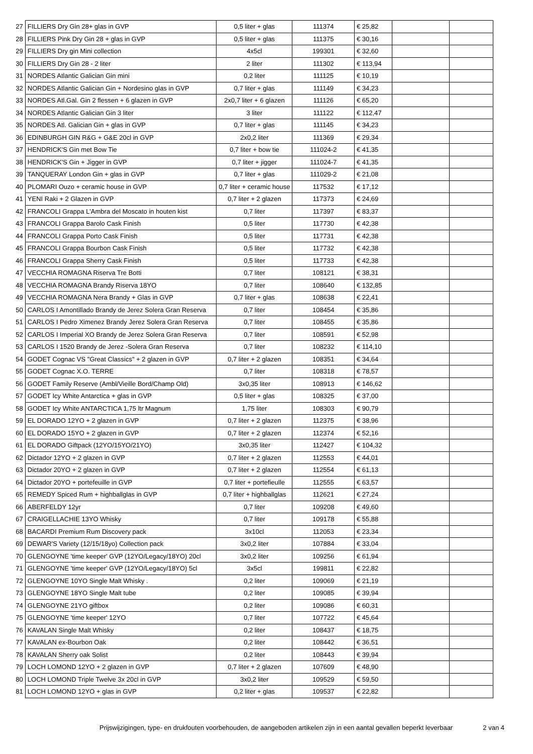| 27 | FILLIERS Dry Gin 28+ glas in GVP | 0,5 liter + glas | 111374 | € 25,82 | | |
| 28 | FILLIERS Pink Dry Gin 28 + glas in GVP | 0,5 liter + glas | 111375 | € 30,16 | | |
| 29 | FILLIERS Dry gin Mini collection | 4x5cl | 199301 | € 32,60 | | |
| 30 | FILLIERS Dry Gin 28 - 2 liter | 2 liter | 111302 | € 113,94 | | |
| 31 | NORDES Atlantic Galician Gin mini | 0,2 liter | 111125 | € 10,19 | | |
| 32 | NORDES Atlantic Galician Gin + Nordesino glas in GVP | 0,7 liter + glas | 111149 | € 34,23 | | |
| 33 | NORDES Atl.Gal. Gin 2 flessen + 6 glazen in GVP | 2x0,7 liter + 6 glazen | 111126 | € 65,20 | | |
| 34 | NORDES Atlantic Galician Gin 3 liter | 3 liter | 111122 | € 112,47 | | |
| 35 | NORDES Atl. Galician Gin + glas in GVP | 0,7 liter + glas | 111145 | € 34,23 | | |
| 36 | EDINBURGH GIN R&G + G&E 20cl in GVP | 2x0,2 liter | 111369 | € 29,34 | | |
| 37 | HENDRICK'S Gin met Bow Tie | 0,7 liter + bow tie | 111024-2 | € 41,35 | | |
| 38 | HENDRICK'S Gin + Jigger in GVP | 0,7 liter + jigger | 111024-7 | € 41,35 | | |
| 39 | TANQUERAY London Gin + glas in GVP | 0,7 liter + glas | 111029-2 | € 21,08 | | |
| 40 | PLOMARI Ouzo + ceramic house in GVP | 0,7 liter + ceramic house | 117532 | € 17,12 | | |
| 41 | YENI Raki + 2 Glazen in GVP | 0,7 liter + 2 glazen | 117373 | € 24,69 | | |
| 42 | FRANCOLI Grappa L'Ambra del Moscato in houten kist | 0,7 liter | 117397 | € 83,37 | | |
| 43 | FRANCOLI Grappa Barolo Cask Finish | 0,5 liter | 117730 | € 42,38 | | |
| 44 | FRANCOLI Grappa Porto Cask Finish | 0,5 liter | 117731 | € 42,38 | | |
| 45 | FRANCOLI Grappa Bourbon Cask Finish | 0,5 liter | 117732 | € 42,38 | | |
| 46 | FRANCOLI Grappa Sherry Cask Finish | 0,5 liter | 117733 | € 42,38 | | |
| 47 | VECCHIA ROMAGNA Riserva Tre Botti | 0,7 liter | 108121 | € 38,31 | | |
| 48 | VECCHIA ROMAGNA Brandy Riserva 18YO | 0,7 liter | 108640 | € 132,85 | | |
| 49 | VECCHIA ROMAGNA Nera Brandy + Glas in GVP | 0,7 liter + glas | 108638 | € 22,41 | | |
| 50 | CARLOS I Amontillado Brandy de Jerez Solera Gran Reserva | 0,7 liter | 108454 | € 35,86 | | |
| 51 | CARLOS I Pedro Ximenez Brandy Jerez Solera Gran Reserva | 0,7 liter | 108455 | € 35,86 | | |
| 52 | CARLOS I Imperial XO Brandy de Jerez Solera Gran Reserva | 0,7 liter | 108591 | € 52,98 | | |
| 53 | CARLOS I 1520 Brandy de Jerez -Solera Gran Reserva | 0,7 liter | 108232 | € 114,10 | | |
| 54 | GODET Cognac VS "Great Classics" + 2 glazen in GVP | 0,7 liter + 2 glazen | 108351 | € 34,64 | | |
| 55 | GODET Cognac X.O. TERRE | 0,7 liter | 108318 | € 78,57 | | |
| 56 | GODET Family Reserve (Ambl/Vieille Bord/Champ Old) | 3x0,35 liter | 108913 | € 146,62 | | |
| 57 | GODET Icy White Antarctica + glas in GVP | 0,5 liter + glas | 108325 | € 37,00 | | |
| 58 | GODET Icy White ANTARCTICA 1,75 ltr Magnum | 1,75 liter | 108303 | € 90,79 | | |
| 59 | EL DORADO 12YO + 2 glazen in GVP | 0,7 liter + 2 glazen | 112375 | € 38,96 | | |
| 60 | EL DORADO 15YO + 2 glazen in GVP | 0,7 liter + 2 glazen | 112374 | € 52,16 | | |
| 61 | EL DORADO Giftpack (12YO/15YO/21YO) | 3x0,35 liter | 112427 | € 104,32 | | |
| 62 | Dictador 12YO + 2 glazen in GVP | 0,7 liter + 2 glazen | 112553 | € 44,01 | | |
| 63 | Dictador 20YO + 2 glazen in GVP | 0,7 liter + 2 glazen | 112554 | € 61,13 | | |
| 64 | Dictador 20YO + portefeuille in GVP | 0,7 liter + portefieulle | 112555 | € 63,57 | | |
| 65 | REMEDY Spiced Rum + highballglas in GVP | 0,7 liter + highballglas | 112621 | € 27,24 | | |
| 66 | ABERFELDY 12yr | 0,7 liter | 109208 | € 49,60 | | |
| 67 | CRAIGELLACHIE 13YO Whisky | 0,7 liter | 109178 | € 55,88 | | |
| 68 | BACARDI Premium Rum Discovery pack | 3x10cl | 112053 | € 23,34 | | |
| 69 | DEWAR'S Variety (12/15/18yo) Collection pack | 3x0,2 liter | 107884 | € 33,04 | | |
| 70 | GLENGOYNE 'time keeper' GVP (12YO/Legacy/18YO) 20cl | 3x0,2 liter | 109256 | € 61,94 | | |
| 71 | GLENGOYNE 'time keeper' GVP (12YO/Legacy/18YO) 5cl | 3x5cl | 199811 | € 22,82 | | |
| 72 | GLENGOYNE 10YO Single Malt Whisky . | 0,2 liter | 109069 | € 21,19 | | |
| 73 | GLENGOYNE 18YO Single Malt tube | 0,2 liter | 109085 | € 39,94 | | |
| 74 | GLENGOYNE 21YO giftbox | 0,2 liter | 109086 | € 60,31 | | |
| 75 | GLENGOYNE 'time keeper' 12YO | 0,7 liter | 107722 | € 45,64 | | |
| 76 | KAVALAN Single Malt Whisky | 0,2 liter | 108437 | € 18,75 | | |
| 77 | KAVALAN ex-Bourbon Oak | 0,2 liter | 108442 | € 36,51 | | |
| 78 | KAVALAN Sherry oak Solist | 0,2 liter | 108443 | € 39,94 | | |
| 79 | LOCH LOMOND 12YO + 2 glazen in GVP | 0,7 liter + 2 glazen | 107609 | € 48,90 | | |
| 80 | LOCH LOMOND Triple Twelve 3x 20cl in GVP | 3x0,2 liter | 109529 | € 59,50 | | |
| 81 | LOCH LOMOND 12YO + glas in GVP | 0,2 liter + glas | 109537 | € 22,82 | | |
Prijswijzigingen, type- en drukfouten voorbehouden, de aangeboden artikelen zijn in een aantal gevallen beperkt leverbaar 2 van 4